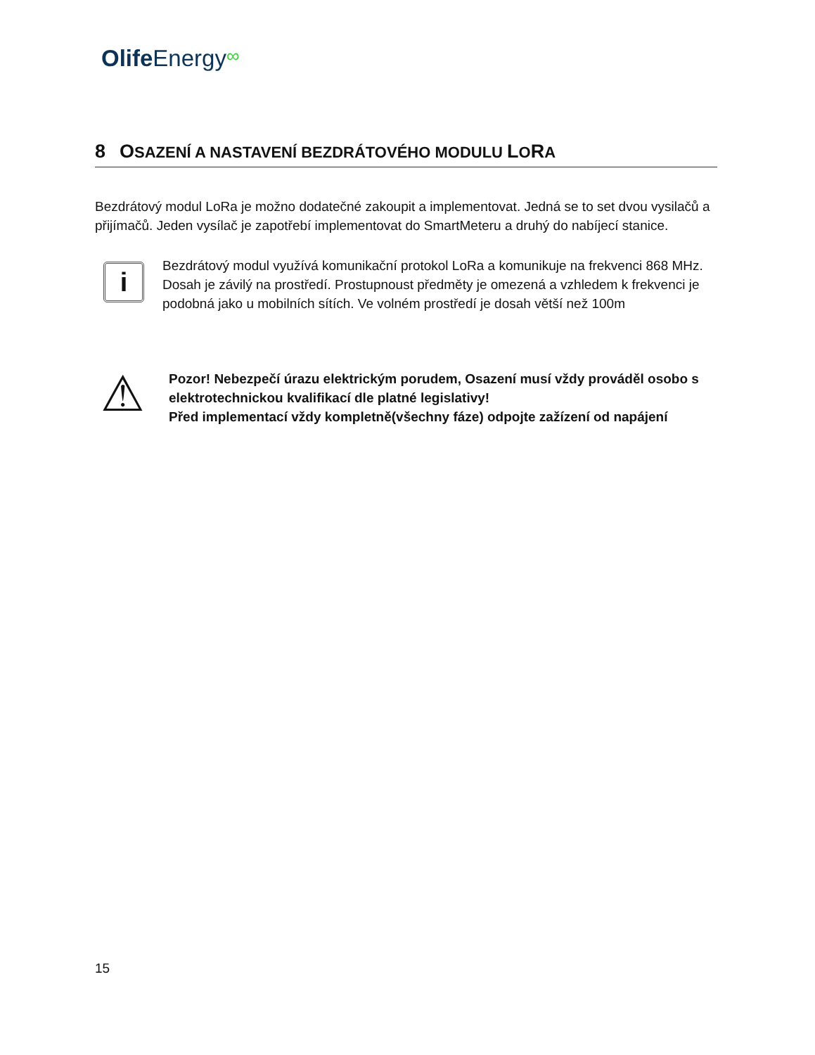Olife Energy∞
8 OSAZENÍ A NASTAVENÍ BEZDRÁTOVÉHO MODULU LORA
Bezdrátový modul LoRa je možno dodatečné zakoupit a implementovat. Jedná se to set dvou vysilačů a přijímačů. Jeden vysílač je zapotřebí implementovat do SmartMeteru a druhý do nabíjecí stanice.
i
Bezdrátový modul využívá komunikační protokol LoRa a komunikuje na frekvenci 868 MHz. Dosah je závilý na prostředí. Prostupnoust předměty je omezená a vzhledem k frekvenci je podobná jako u mobilních sítích. Ve volném prostředí je dosah větší než 100m
⚠
Pozor! Nebezpečí úrazu elektrickým porudem, Osazení musí vždy prováděl osobo s elektrotechnickou kvalifikací dle platné legislativy!
Před implementací vždy kompletně(všechny fáze) odpojte zažízení od napájení
15